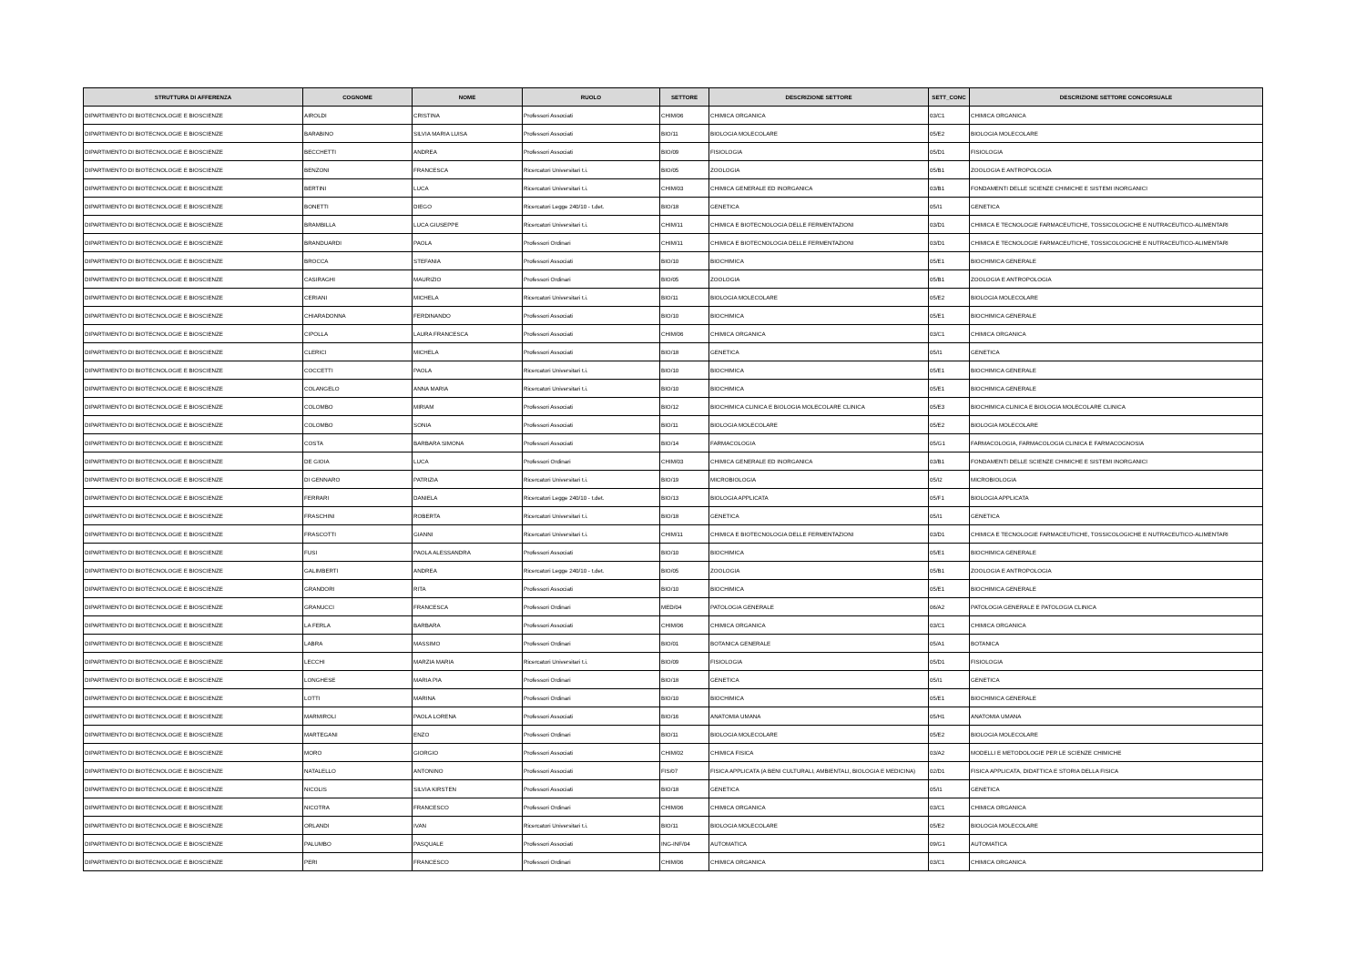| STRUTTURA DI AFFERENZA | COGNOME | NOME | RUOLO | SETTORE | DESCRIZIONE SETTORE | SETT_CONC | DESCRIZIONE SETTORE CONCORSUALE |
| --- | --- | --- | --- | --- | --- | --- | --- |
| DIPARTIMENTO DI BIOTECNOLOGIE E BIOSCIENZE | AIROLDI | CRISTINA | Professori Associati | CHIM/06 | CHIMICA ORGANICA | 03/C1 | CHIMICA ORGANICA |
| DIPARTIMENTO DI BIOTECNOLOGIE E BIOSCIENZE | BARABINO | SILVIA MARIA LUISA | Professori Associati | BIO/11 | BIOLOGIA MOLECOLARE | 05/E2 | BIOLOGIA MOLECOLARE |
| DIPARTIMENTO DI BIOTECNOLOGIE E BIOSCIENZE | BECCHETTI | ANDREA | Professori Associati | BIO/09 | FISIOLOGIA | 05/D1 | FISIOLOGIA |
| DIPARTIMENTO DI BIOTECNOLOGIE E BIOSCIENZE | BENZONI | FRANCESCA | Ricercatori Universitari t.i. | BIO/05 | ZOOLOGIA | 05/B1 | ZOOLOGIA E ANTROPOLOGIA |
| DIPARTIMENTO DI BIOTECNOLOGIE E BIOSCIENZE | BERTINI | LUCA | Ricercatori Universitari t.i. | CHIM/03 | CHIMICA GENERALE ED INORGANICA | 03/B1 | FONDAMENTI DELLE SCIENZE CHIMICHE E SISTEMI INORGANICI |
| DIPARTIMENTO DI BIOTECNOLOGIE E BIOSCIENZE | BONETTI | DIEGO | Ricercatori Legge 240/10 - t.det. | BIO/18 | GENETICA | 05/I1 | GENETICA |
| DIPARTIMENTO DI BIOTECNOLOGIE E BIOSCIENZE | BRAMBILLA | LUCA GIUSEPPE | Ricercatori Universitari t.i. | CHIM/11 | CHIMICA E BIOTECNOLOGIA DELLE FERMENTAZIONI | 03/D1 | CHIMICA E TECNOLOGIE FARMACEUTICHE, TOSSICOLOGICHE E NUTRACEUTICO-ALIMENTARI |
| DIPARTIMENTO DI BIOTECNOLOGIE E BIOSCIENZE | BRANDUARDI | PAOLA | Professori Ordinari | CHIM/11 | CHIMICA E BIOTECNOLOGIA DELLE FERMENTAZIONI | 03/D1 | CHIMICA E TECNOLOGIE FARMACEUTICHE, TOSSICOLOGICHE E NUTRACEUTICO-ALIMENTARI |
| DIPARTIMENTO DI BIOTECNOLOGIE E BIOSCIENZE | BROCCA | STEFANIA | Professori Associati | BIO/10 | BIOCHIMICA | 05/E1 | BIOCHIMICA GENERALE |
| DIPARTIMENTO DI BIOTECNOLOGIE E BIOSCIENZE | CASIRAGHI | MAURIZIO | Professori Ordinari | BIO/05 | ZOOLOGIA | 05/B1 | ZOOLOGIA E ANTROPOLOGIA |
| DIPARTIMENTO DI BIOTECNOLOGIE E BIOSCIENZE | CERIANI | MICHELA | Ricercatori Universitari t.i. | BIO/11 | BIOLOGIA MOLECOLARE | 05/E2 | BIOLOGIA MOLECOLARE |
| DIPARTIMENTO DI BIOTECNOLOGIE E BIOSCIENZE | CHIARADONNA | FERDINANDO | Professori Associati | BIO/10 | BIOCHIMICA | 05/E1 | BIOCHIMICA GENERALE |
| DIPARTIMENTO DI BIOTECNOLOGIE E BIOSCIENZE | CIPOLLA | LAURA FRANCESCA | Professori Associati | CHIM/06 | CHIMICA ORGANICA | 03/C1 | CHIMICA ORGANICA |
| DIPARTIMENTO DI BIOTECNOLOGIE E BIOSCIENZE | CLERICI | MICHELA | Professori Associati | BIO/18 | GENETICA | 05/I1 | GENETICA |
| DIPARTIMENTO DI BIOTECNOLOGIE E BIOSCIENZE | COCCETTI | PAOLA | Ricercatori Universitari t.i. | BIO/10 | BIOCHIMICA | 05/E1 | BIOCHIMICA GENERALE |
| DIPARTIMENTO DI BIOTECNOLOGIE E BIOSCIENZE | COLANGELO | ANNA MARIA | Ricercatori Universitari t.i. | BIO/10 | BIOCHIMICA | 05/E1 | BIOCHIMICA GENERALE |
| DIPARTIMENTO DI BIOTECNOLOGIE E BIOSCIENZE | COLOMBO | MIRIAM | Professori Associati | BIO/12 | BIOCHIMICA CLINICA E BIOLOGIA MOLECOLARE CLINICA | 05/E3 | BIOCHIMICA CLINICA E BIOLOGIA MOLECOLARE CLINICA |
| DIPARTIMENTO DI BIOTECNOLOGIE E BIOSCIENZE | COLOMBO | SONIA | Professori Associati | BIO/11 | BIOLOGIA MOLECOLARE | 05/E2 | BIOLOGIA MOLECOLARE |
| DIPARTIMENTO DI BIOTECNOLOGIE E BIOSCIENZE | COSTA | BARBARA SIMONA | Professori Associati | BIO/14 | FARMACOLOGIA | 05/G1 | FARMACOLOGIA, FARMACOLOGIA CLINICA E FARMACOGNOSIA |
| DIPARTIMENTO DI BIOTECNOLOGIE E BIOSCIENZE | DE GIOIA | LUCA | Professori Ordinari | CHIM/03 | CHIMICA GENERALE ED INORGANICA | 03/B1 | FONDAMENTI DELLE SCIENZE CHIMICHE E SISTEMI INORGANICI |
| DIPARTIMENTO DI BIOTECNOLOGIE E BIOSCIENZE | DI GENNARO | PATRIZIA | Ricercatori Universitari t.i. | BIO/19 | MICROBIOLOGIA | 05/I2 | MICROBIOLOGIA |
| DIPARTIMENTO DI BIOTECNOLOGIE E BIOSCIENZE | FERRARI | DANIELA | Ricercatori Legge 240/10 - t.det. | BIO/13 | BIOLOGIA APPLICATA | 05/F1 | BIOLOGIA APPLICATA |
| DIPARTIMENTO DI BIOTECNOLOGIE E BIOSCIENZE | FRASCHINI | ROBERTA | Ricercatori Universitari t.i. | BIO/18 | GENETICA | 05/I1 | GENETICA |
| DIPARTIMENTO DI BIOTECNOLOGIE E BIOSCIENZE | FRASCOTTI | GIANNI | Ricercatori Universitari t.i. | CHIM/11 | CHIMICA E BIOTECNOLOGIA DELLE FERMENTAZIONI | 03/D1 | CHIMICA E TECNOLOGIE FARMACEUTICHE, TOSSICOLOGICHE E NUTRACEUTICO-ALIMENTARI |
| DIPARTIMENTO DI BIOTECNOLOGIE E BIOSCIENZE | FUSI | PAOLA ALESSANDRA | Professori Associati | BIO/10 | BIOCHIMICA | 05/E1 | BIOCHIMICA GENERALE |
| DIPARTIMENTO DI BIOTECNOLOGIE E BIOSCIENZE | GALIMBERTI | ANDREA | Ricercatori Legge 240/10 - t.det. | BIO/05 | ZOOLOGIA | 05/B1 | ZOOLOGIA E ANTROPOLOGIA |
| DIPARTIMENTO DI BIOTECNOLOGIE E BIOSCIENZE | GRANDORI | RITA | Professori Associati | BIO/10 | BIOCHIMICA | 05/E1 | BIOCHIMICA GENERALE |
| DIPARTIMENTO DI BIOTECNOLOGIE E BIOSCIENZE | GRANUCCI | FRANCESCA | Professori Ordinari | MED/04 | PATOLOGIA GENERALE | 06/A2 | PATOLOGIA GENERALE E PATOLOGIA CLINICA |
| DIPARTIMENTO DI BIOTECNOLOGIE E BIOSCIENZE | LA FERLA | BARBARA | Professori Associati | CHIM/06 | CHIMICA ORGANICA | 03/C1 | CHIMICA ORGANICA |
| DIPARTIMENTO DI BIOTECNOLOGIE E BIOSCIENZE | LABRA | MASSIMO | Professori Ordinari | BIO/01 | BOTANICA GENERALE | 05/A1 | BOTANICA |
| DIPARTIMENTO DI BIOTECNOLOGIE E BIOSCIENZE | LECCHI | MARZIA MARIA | Ricercatori Universitari t.i. | BIO/09 | FISIOLOGIA | 05/D1 | FISIOLOGIA |
| DIPARTIMENTO DI BIOTECNOLOGIE E BIOSCIENZE | LONGHESE | MARIA PIA | Professori Ordinari | BIO/18 | GENETICA | 05/I1 | GENETICA |
| DIPARTIMENTO DI BIOTECNOLOGIE E BIOSCIENZE | LOTTI | MARINA | Professori Ordinari | BIO/10 | BIOCHIMICA | 05/E1 | BIOCHIMICA GENERALE |
| DIPARTIMENTO DI BIOTECNOLOGIE E BIOSCIENZE | MARMIROLI | PAOLA LORENA | Professori Associati | BIO/16 | ANATOMIA UMANA | 05/H1 | ANATOMIA UMANA |
| DIPARTIMENTO DI BIOTECNOLOGIE E BIOSCIENZE | MARTEGANI | ENZO | Professori Ordinari | BIO/11 | BIOLOGIA MOLECOLARE | 05/E2 | BIOLOGIA MOLECOLARE |
| DIPARTIMENTO DI BIOTECNOLOGIE E BIOSCIENZE | MORO | GIORGIO | Professori Associati | CHIM/02 | CHIMICA FISICA | 03/A2 | MODELLI E METODOLOGIE PER LE SCIENZE CHIMICHE |
| DIPARTIMENTO DI BIOTECNOLOGIE E BIOSCIENZE | NATALELLO | ANTONINO | Professori Associati | FIS/07 | FISICA APPLICATA (A BENI CULTURALI, AMBIENTALI, BIOLOGIA E MEDICINA) | 02/D1 | FISICA APPLICATA, DIDATTICA E STORIA DELLA FISICA |
| DIPARTIMENTO DI BIOTECNOLOGIE E BIOSCIENZE | NICOLIS | SILVIA KIRSTEN | Professori Associati | BIO/18 | GENETICA | 05/I1 | GENETICA |
| DIPARTIMENTO DI BIOTECNOLOGIE E BIOSCIENZE | NICOTRA | FRANCESCO | Professori Ordinari | CHIM/06 | CHIMICA ORGANICA | 03/C1 | CHIMICA ORGANICA |
| DIPARTIMENTO DI BIOTECNOLOGIE E BIOSCIENZE | ORLANDI | IVAN | Ricercatori Universitari t.i. | BIO/11 | BIOLOGIA MOLECOLARE | 05/E2 | BIOLOGIA MOLECOLARE |
| DIPARTIMENTO DI BIOTECNOLOGIE E BIOSCIENZE | PALUMBO | PASQUALE | Professori Associati | ING-INF/04 | AUTOMATICA | 09/G1 | AUTOMATICA |
| DIPARTIMENTO DI BIOTECNOLOGIE E BIOSCIENZE | PERI | FRANCESCO | Professori Ordinari | CHIM/06 | CHIMICA ORGANICA | 03/C1 | CHIMICA ORGANICA |